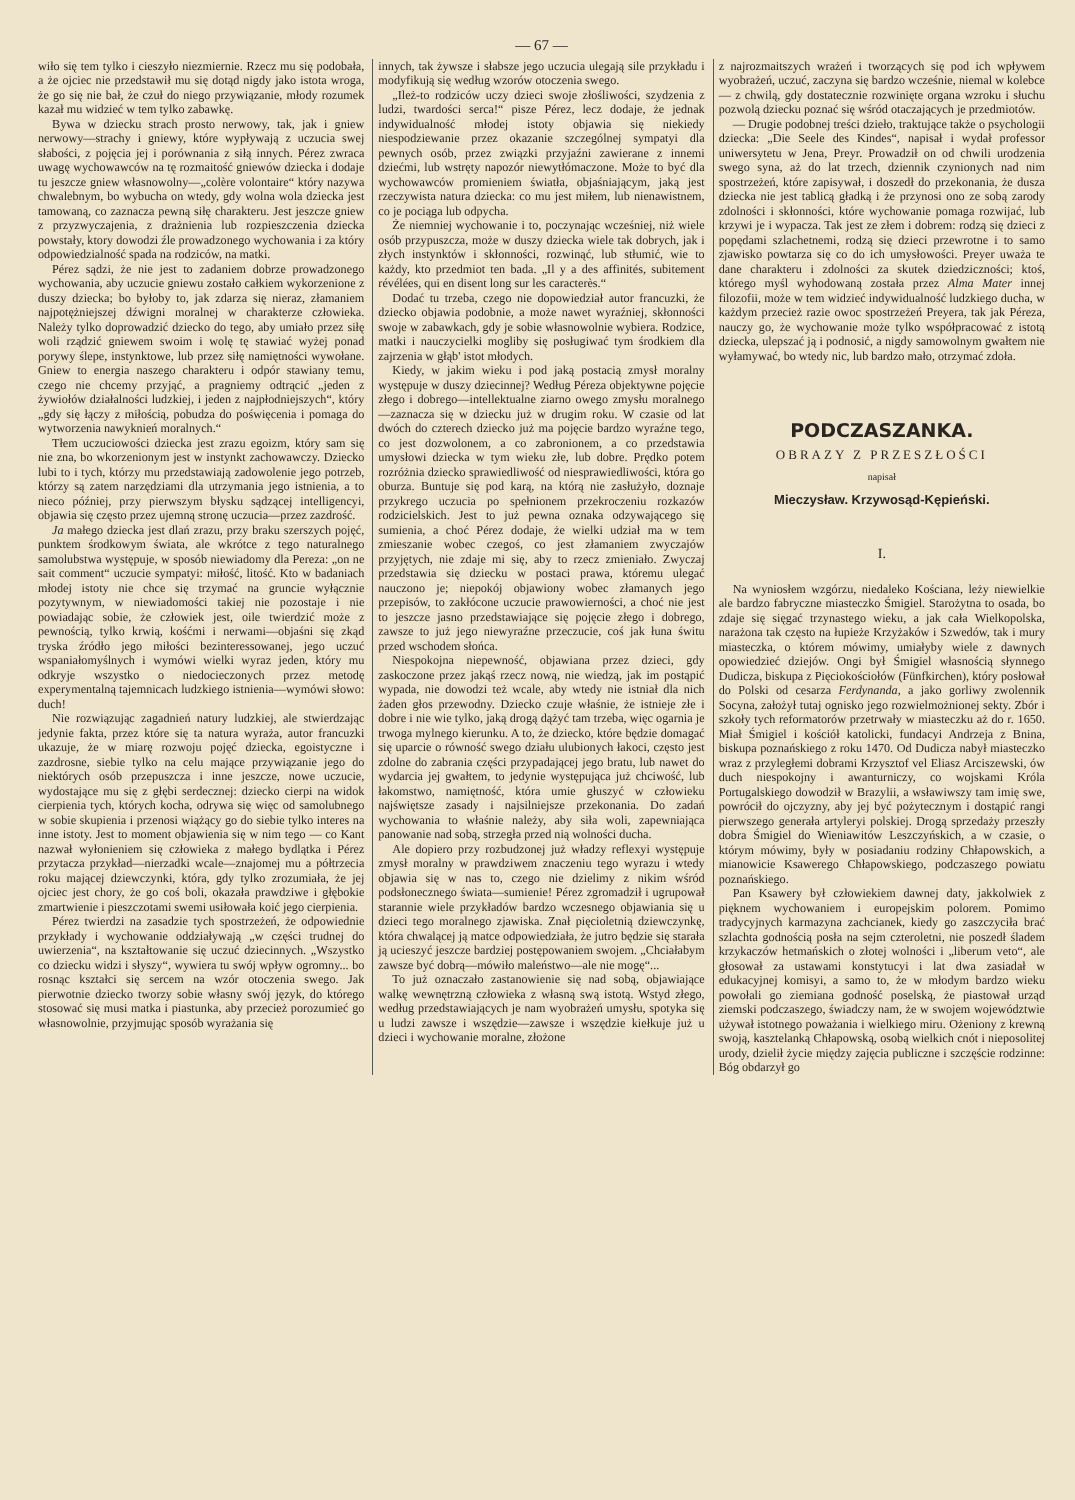— 67 —
wiło się tem tylko i cieszyło niezmiernie. Rzecz mu się podobała, a że ojciec nie przedstawił mu się dotąd nigdy jako istota wroga, że go się nie bał, że czuł do niego przywiązanie, młody rozumek kazał mu widzieć w tem tylko zabawkę.
Bywa w dziecku strach prosto nerwowy, tak, jak i gniew nerwowy—strachy i gniewy, które wypływają z uczucia swej słabości, z pojęcia jej i porównania z siłą innych. Pérez zwraca uwagę wychowawców na tę rozmaitość gniewów dziecka i dodaje tu jeszcze gniew własnowolny—„colère volontaire“ który nazywa chwalebnym, bo wybucha on wtedy, gdy wolna wola dziecka jest tamowaną, co zaznacza pewną siłę charakteru. Jest jeszcze gniew z przyzwyczajenia, z drażnienia lub rozpieszczenia dziecka powstały, ktory dowodzi źle prowadzonego wychowania i za który odpowiedzialność spada na rodziców, na matki.
Pérez sądzi, że nie jest to zadaniem dobrze prowadzonego wychowania, aby uczucie gniewu zostało całkiem wykorzenione z duszy dziecka; bo byłoby to, jak zdarza się nieraz, złamaniem najpotężniejszej dźwigni moralnej w charakterze człowieka. Należy tylko doprowadzić dziecko do tego, aby umiało przez siłę woli rządzić gniewem swoim i wolę tę stawiać wyżej ponad porywy ślepe, instynktowe, lub przez siłę namiętności wywołane. Gniew to energia naszego charakteru i odpór stawiany temu, czego nie chcemy przyjąć, a pragniemy odtrącić „jeden z żywiołów działalności ludzkiej, i jeden z najpłodniejszych“, który „gdy się łączy z miłością, pobudza do poświęcenia i pomaga do wytworzenia nawyknień moralnych.“
Tłem uczuciowości dziecka jest zrazu egoizm, który sam się nie zna, bo wkorzenionym jest w instynkt zachowawczy. Dziecko lubi to i tych, którzy mu przedstawiają zadowolenie jego potrzeb, którzy są zatem narzędziami dla utrzymania jego istnienia, a to nieco później, przy pierwszym błysku sądzącej intelligencyi, objawia się często przez ujemną stronę uczucia—przez zazdrość.
Ja małego dziecka jest dlań zrazu, przy braku szerszych pojęć, punktem środkowym świata, ale wkrótce z tego naturalnego samolubstwa występuje, w sposób niewiadomy dla Pereza: „on ne sait comment“ uczucie sympatyi: miłość, litość. Kto w badaniach młodej istoty nie chce się trzymać na gruncie wyłącznie pozytywnym, w niewiadomości takiej nie pozostaje i nie powiadając sobie, że człowiek jest, oile twierdzić może z pewnością, tylko krwią, kośćmi i nerwami—objaśni się zkąd tryska źródło jego miłości bezinteressowanej, jego uczuć wspaniałomyślnych i wymówi wielki wyraz jeden, który mu odkryje wszystko o niedocieczonych przez metodę experymentalną tajemnicach ludzkiego istnienia—wymówi słowo: duch!
Nie rozwiązując zagadnień natury ludzkiej, ale stwierdzając jedynie fakta, przez które się ta natura wyraża, autor francuzki ukazuje, że w miarę rozwoju pojęć dziecka, egoistyczne i zazdrosne, siebie tylko na celu mające przywiązanie jego do niektórych osób przepuszcza i inne jeszcze, nowe uczucie, wydostające mu się z głębi serdecznej: dziecko cierpi na widok cierpienia tych, których kocha, odrywa się więc od samolubnego w sobie skupienia i przenosi wiążący go do siebie tylko interes na inne istoty. Jest to moment objawienia się w nim tego — co Kant nazwał wyłonieniem się człowieka z małego bydlątka i Pérez przytacza przykład—nierzadki wcale—znajomej mu a półtrzecia roku mającej dziewczynki, która, gdy tylko zrozumiała, że jej ojciec jest chory, że go coś boli, okazała prawdziwe i głębokie zmartwienie i pieszczotami swemi usiłowała koić jego cierpienia.
Pérez twierdzi na zasadzie tych spostrzeżeń, że odpowiednie przykłady i wychowanie oddziaływają „w części trudnej do uwierzenia“, na kształtowanie się uczuć dziecinnych. „Wszystko co dziecku widzi i słyszy“, wywiera tu swój wpływ ogromny... bo rosnąc kształci się sercem na wzór otoczenia swego. Jak pierwotnie dziecko tworzy sobie własny swój język, do którego stosować się musi matka i piastunka, aby przecież porozumieć go własnowolnie, przyjmując sposób wyrażania się
innych, tak żywsze i słabsze jego uczucia ulegają sile przykładu i modyfikują się według wzorów otoczenia swego.
„Ileż-to rodziców uczy dzieci swoje złośliwości, szydzenia z ludzi, twardości serca!“ pisze Pérez, lecz dodaje, że jednak indywidualność młodej istoty objawia się niekiedy niespodziewanie przez okazanie szczególnej sympatyi dla pewnych osób, przez związki przyjaźni zawierane z innemi dziećmi, lub wstręty napozór niewytłómaczone. Może to być dla wychowawców promieniem światła, objaśniającym, jaką jest rzeczywista natura dziecka: co mu jest miłem, lub nienawistnem, co je pociąga lub odpycha.
Że niemniej wychowanie i to, poczynając wcześniej, niż wiele osób przypuszcza, może w duszy dziecka wiele tak dobrych, jak i złych instynktów i skłonności, rozwinąć, lub stłumić, wie to każdy, kto przedmiot ten bada. „Il y a des affinités, subitement révélées, qui en disent long sur les caracterès.“
Dodać tu trzeba, czego nie dopowiedział autor francuzki, że dziecko objawia podobnie, a może nawet wyraźniej, skłonności swoje w zabawkach, gdy je sobie własnowolnie wybiera. Rodzice, matki i nauczycielki mogliby się posługiwać tym środkiem dla zajrzenia w głąb' istot młodych.
Kiedy, w jakim wieku i pod jaką postacią zmysł moralny występuje w duszy dziecinnej? Według Péreza objektywne pojęcie złego i dobrego—intellektualne ziarno owego zmysłu moralnego—zaznacza się w dziecku już w drugim roku. W czasie od lat dwóch do czterech dziecko już ma pojęcie bardzo wyraźne tego, co jest dozwolonem, a co zabronionem, a co przedstawia umysłowi dziecka w tym wieku złe, lub dobre. Prędko potem rozróżnia dziecko sprawiedliwość od niesprawiedliwości, która go oburza. Buntuje się pod karą, na którą nie zasłużyło, doznaje przykrego uczucia po spełnionem przekroczeniu rozkazów rodzicielskich. Jest to już pewna oznaka odzywającego się sumienia, a choć Pérez dodaje, że wielki udział ma w tem zmieszanie wobec czegoś, co jest złamaniem zwyczajów przyjętych, nie zdaje mi się, aby to rzecz zmieniało. Zwyczaj przedstawia się dziecku w postaci prawa, któremu ulegać nauczono je; niepokój objawiony wobec złamanych jego przepisów, to zakłócone uczucie prawowierności, a choć nie jest to jeszcze jasno przedstawiające się pojęcie złego i dobrego, zawsze to już jego niewyraźne przeczucie, coś jak łuna świtu przed wschodem słońca.
Niespokojna niepewność, objawiana przez dzieci, gdy zaskoczone przez jakąś rzecz nową, nie wiedzą, jak im postąpić wypada, nie dowodzi też wcale, aby wtedy nie istniał dla nich żaden głos przewodny. Dziecko czuje właśnie, że istnieje złe i dobre i nie wie tylko, jaką drogą dążyć tam trzeba, więc ogarnia je trwoga mylnego kierunku. A to, że dziecko, które będzie domagać się uparcie o równość swego działu ulubionych łakoci, często jest zdolne do zabrania części przypadającej jego bratu, lub nawet do wydarcia jej gwałtem, to jedynie występująca już chciwość, lub łakomstwo, namiętność, która umie głuszyć w człowieku najświętsze zasady i najsilniejsze przekonania. Do zadań wychowania to właśnie należy, aby siła woli, zapewniająca panowanie nad sobą, strzegła przed nią wolności ducha.
Ale dopiero przy rozbudzonej już władzy reflexyi występuje zmysł moralny w prawdziwem znaczeniu tego wyrazu i wtedy objawia się w nas to, czego nie dzielimy z nikim wśród podsłonecznego świata—sumienie! Pérez zgromadził i ugrupował starannie wiele przykładów bardzo wczesnego objawiania się u dzieci tego moralnego zjawiska. Znał pięcioletnią dziewczynkę, która chwalącej ją matce odpowiedziała, że jutro będzie się starała ją ucieszyć jeszcze bardziej postępowaniem swojem. „Chciałabym zawsze być dobrą—mówiło maleństwo—ale nie mogę“...
To już oznaczało zastanowienie się nad sobą, objawiające walkę wewnętrzną człowieka z własną swą istotą. Wstyd złego, według przedstawiających je nam wyobrażeń umysłu, spotyka się u ludzi zawsze i wszędzie—zawsze i wszędzie kiełkuje już u dzieci i wychowanie moralne, złożone
z najrozmaitszych wrażeń i tworzących się pod ich wpływem wyobrażeń, uczuć, zaczyna się bardzo wcześnie, niemal w kolebce — z chwilą, gdy dostatecznie rozwinięte organa wzroku i słuchu pozwolą dziecku poznać się wśród otaczających je przedmiotów.
— Drugie podobnej treści dzieło, traktujące także o psychologii dziecka: „Die Seele des Kindes“, napisał i wydał professor uniwersytetu w Jena, Preyr. Prowadził on od chwili urodzenia swego syna, aż do lat trzech, dziennik czynionych nad nim spostrzeżeń, które zapisywał, i doszedł do przekonania, że dusza dziecka nie jest tablicą gładką i że przynosi ono ze sobą zarody zdolności i skłonności, które wychowanie pomaga rozwijać, lub krzywi je i wypacza. Tak jest ze złem i dobrem: rodzą się dzieci z popędami szlachetnemi, rodzą się dzieci przewrotne i to samo zjawisko powtarza się co do ich umysłowości. Preyer uważa te dane charakteru i zdolności za skutek dziedziczności; ktoś, którego myśl wyhodowaną została przez Alma Mater innej filozofii, może w tem widzieć indywidualność ludzkiego ducha, w każdym przecież razie owoc spostrzeżeń Preyera, tak jak Péreza, nauczy go, że wychowanie może tylko współpracować z istotą dziecka, ulepszać ją i podnosić, a nigdy samowolnym gwałtem nie wyłamywać, bo wtedy nic, lub bardzo mało, otrzymać zdoła.
PODCZASZANKA.
OBRAZY Z PRZESZŁOŚCI
napisał
Mieczysław. Krzywosąd-Kępieński.
I.
Na wyniosłem wzgórzu, niedaleko Kościana, leży niewielkie ale bardzo fabryczne miasteczko Śmigiel. Starożytna to osada, bo zdaje się sięgać trzynastego wieku, a jak cała Wielkopolska, narażona tak często na łupieże Krzyżaków i Szwedów, tak i mury miasteczka, o którem mówimy, umiałyby wiele z dawnych opowiedzieć dziejów. Ongi był Śmigiel własnością słynnego Dudicza, biskupa z Pięciokościołów (Fünfkirchen), który posłował do Polski od cesarza Ferdynanda, a jako gorliwy zwolennik Socyna, założył tutaj ognisko jego rozwielmożnionej sekty. Zbór i szkoły tych reformatorów przetrwały w miasteczku aż do r. 1650. Miał Śmigiel i kościół katolicki, fundacyi Andrzeja z Bnina, biskupa poznańskiego z roku 1470. Od Dudicza nabył miasteczko wraz z przyległemi dobrami Krzysztof vel Eliasz Arciszewski, ów duch niespokojny i awanturniczy, co wojskami Króla Portugalskiego dowodził w Brazylii, a wsławiwszy tam imię swe, powrócił do ojczyzny, aby jej być pożytecznym i dostąpić rangi pierwszego generała artyleryi polskiej. Drogą sprzedaży przeszły dobra Śmigiel do Wieniawitów Leszczyńskich, a w czasie, o którym mówimy, były w posiadaniu rodziny Chłapowskich, a mianowicie Ksawerego Chłapowskiego, podczaszego powiatu poznańskiego.
Pan Ksawery był człowiekiem dawnej daty, jakkolwiek z pięknem wychowaniem i europejskim polorem. Pomimo tradycyjnych karmazyna zachcianek, kiedy go zaszczyciła brać szlachta godnością posła na sejm czteroletni, nie poszedł śladem krzykaczów hetmańskich o złotej wolności i „liberum veto“, ale głosował za ustawami konstytucyi i lat dwa zasiadał w edukacyjnej komisyi, a samo to, że w młodym bardzo wieku powołali go ziemiana godność poselską, że piastował urząd ziemski podczaszego, świadczy nam, że w swojem województwie używał istotnego poważania i wielkiego miru. Ożeniony z krewną swoją, kasztelanką Chłapowską, osobą wielkich cnót i nieposolitej urody, dzielił życie między zajęcia publiczne i szczęście rodzinne: Bóg obdarzył go